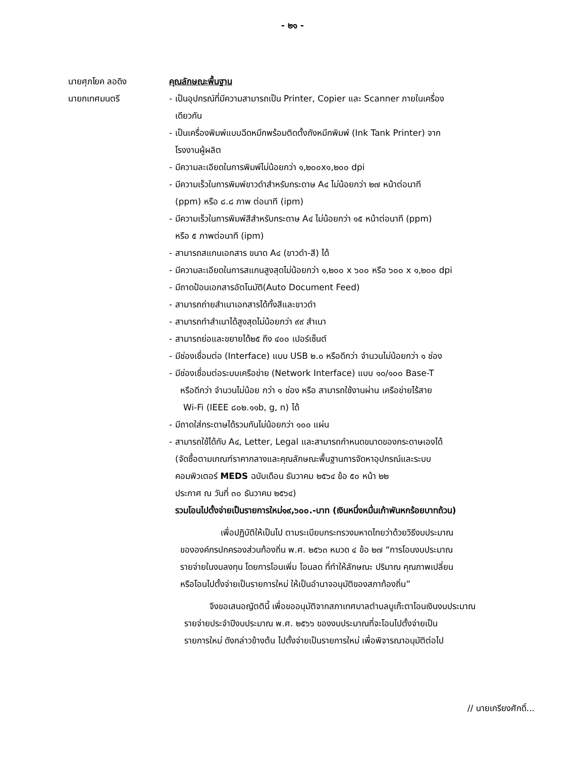- ๒๑ -
นายศุภโยค ลอดิง
นายกเทศมนตรี
คุณลักษณะพื้นฐาน
- เป็นอุปกรณ์ที่มีความสามารถเป็น Printer, Copier และ Scanner ภายในเครื่อง
เดียวกัน
- เป็นเครื่องพิมพ์แบบฉีดหมึกพร้อมติดตั้งถังหมึกพิมพ์ (Ink Tank Printer) จาก
โรงงานผู้ผลิต
- มีความละเอียดในการพิมพ์ไม่น้อยกว่า ๑,๒๐๐x๑,๒๐๐ dpi
- มีความเร็วในการพิมพ์ขาวดำสำหรับกระดาษ A๔ ไม่น้อยกว่า ๒๗ หน้าต่อนาที
(ppm) หรือ ๘.๘ ภาพ ต่อนาที (ipm)
- มีความเร็วในการพิมพ์สีสำหรับกระดาษ A๔ ไม่น้อยกว่า ๑๕ หน้าต่อนาที (ppm)
หรือ ๕ ภาพต่อนาที (ipm)
- สามารถสแกนเอกสาร ขนาด A๔ (ขาวดำ-สี) ได้
- มีความละเอียดในการสแกนสูงสุดไม่น้อยกว่า ๑,๒๐๐ x ๖๐๐ หรือ ๖๐๐ x ๑,๒๐๐ dpi
- มีถาดป้อนเอกสารอัตโนมัติ(Auto Document Feed)
- สามารถถ่ายสำเนาเอกสารได้ทั้งสีและขาวดำ
- สามารถทำสำเนาได้สูงสุดไม่น้อยกว่า ๙๙ สำเนา
- สามารถย่อและขยายได้๒๕ ถึง ๔๐๐ เปอร์เซ็นต์
- มีช่องเชื่อมต่อ (Interface) แบบ USB ๒.๐ หรือดีกว่า จำนวนไม่น้อยกว่า ๑ ช่อง
- มีช่องเชื่อมต่อระบบเครือข่าย (Network Interface) แบบ ๑๐/๑๐๐ Base-T
หรือดีกว่า จำนวนไม่น้อย กว่า ๑ ช่อง หรือ สามารถใช้งานผ่าน เครือข่ายไร้สาย
Wi-Fi (IEEE ๘๐๒.๑๑b, g, n) ได้
- มีถาดใส่กระดาษได้รวมกันไม่น้อยกว่า ๑๐๐ แผ่น
- สามารถใช้ได้กับ A๔, Letter, Legal และสามารถกำหนดขนาดของกระดาษเองได้
(จัดซื้อตามเกณฑ์ราคากลางและคุณลักษณะพื้นฐานการจัดหาอุปกรณ์และระบบ
คอมพิวเตอร์ MEDS ฉบับเดือน ธันวาคม ๒๕๖๔ ข้อ ๕๐ หน้า ๒๒
ประกาศ ณ วันที่ ๓๐ ธันวาคม ๒๕๖๔)
รวมโอนไปตั้งจ่ายเป็นรายการใหม่๑๙,๖๐๐.-บาท (เงินหนึ่งหมื่นเก้าพันหกร้อยบาทถ้วน)
เพื่อปฏิบัติให้เป็นไป ตามระเบียบกระทรวงมหาดไทยว่าด้วยวิธีงบประมาณ
ขององค์กรปกครองส่วนท้องถิ่น พ.ศ. ๒๕๖๓ หมวด ๔ ข้อ ๒๗ “การโอนงบประมาณ
รายจ่ายในงบลงทุน โดยการโอนเพิ่ม โอนลด ที่ทำให้ลักษณะ ปริมาณ คุณภาพเปลี่ยน
หรือโอนไปตั้งจ่ายเป็นรายการใหม่ ให้เป็นอำนาจอนุมัติของสภาท้องถิ่น”
จึงขอเสนอญัตตินี้ เพื่อขออนุมัติจากสภาเทศบาลตำบลบูเก๊ะตาโอนเงินงบประมาณ
รายจ่ายประจำปีงบประมาณ พ.ศ. ๒๕๖๖ ของงบประมาณที่จะโอนไปตั้งจ่ายเป็น
รายการใหม่ ดังกล่าวข้างต้น ไปตั้งจ่ายเป็นรายการใหม่ เพื่อพิจารณาอนุมัติต่อไป
// นายเกรียงศักดิ์...